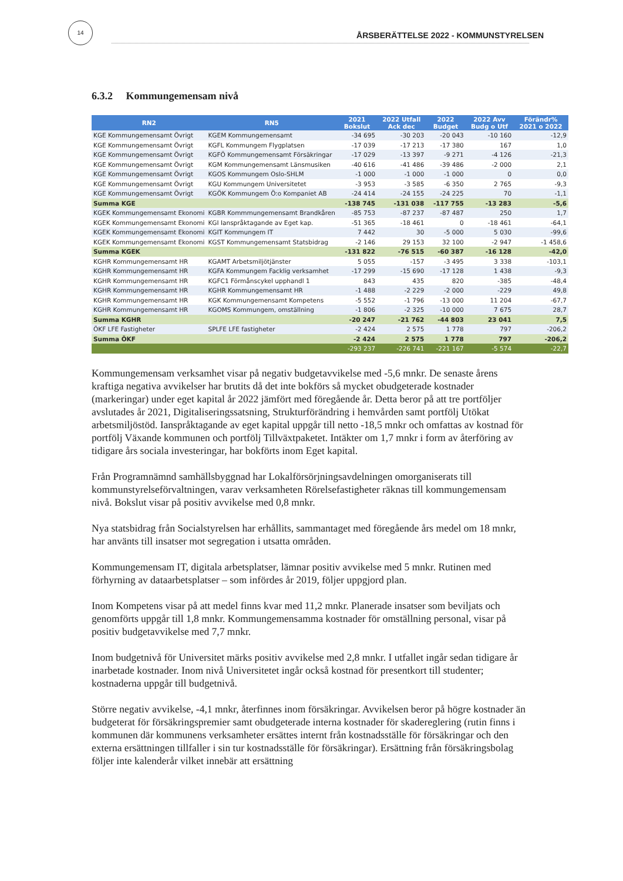14
ÅRSBERÄTTELSE 2022 - KOMMUNSTYRELSEN
6.3.2 Kommungemensam nivå
| RN2 | RN5 | 2021 Bokslut | 2022 Utfall Ack dec | 2022 Budget | 2022 Avv Budg o Utf | Förändr% 2021 o 2022 |
| --- | --- | --- | --- | --- | --- | --- |
| KGE Kommungemensamt Övrigt | KGEM Kommungemensamt | -34 695 | -30 203 | -20 043 | -10 160 | -12,9 |
| KGE Kommungemensamt Övrigt | KGFL Kommungem Flygplatsen | -17 039 | -17 213 | -17 380 | 167 | 1,0 |
| KGE Kommungemensamt Övrigt | KGFÖ Kommungemensamt Försäkringar | -17 029 | -13 397 | -9 271 | -4 126 | -21,3 |
| KGE Kommungemensamt Övrigt | KGM Kommungemensamt Länsmusiken | -40 616 | -41 486 | -39 486 | -2 000 | 2,1 |
| KGE Kommungemensamt Övrigt | KGOS Kommungem Oslo-SHLM | -1 000 | -1 000 | -1 000 | 0 | 0,0 |
| KGE Kommungemensamt Övrigt | KGU Kommungem Universitetet | -3 953 | -3 585 | -6 350 | 2 765 | -9,3 |
| KGE Kommungemensamt Övrigt | KGÖK Kommungem Ö:o Kompaniet AB | -24 414 | -24 155 | -24 225 | 70 | -1,1 |
| Summa KGE | | -138 745 | -131 038 | -117 755 | -13 283 | -5,6 |
| KGEK Kommungemensamt Ekonomi | KGBR Kommmungemensamt Brandkåren | -85 753 | -87 237 | -87 487 | 250 | 1,7 |
| KGEK Kommungemensamt Ekonomi | KGI Ianspråktagande av Eget kap. | -51 365 | -18 461 | 0 | -18 461 | -64,1 |
| KGEK Kommungemensamt Ekonomi | KGIT Kommungem IT | 7 442 | 30 | -5 000 | 5 030 | -99,6 |
| KGEK Kommungemensamt Ekonomi | KGST Kommungemensamt Statsbidrag | -2 146 | 29 153 | 32 100 | -2 947 | -1 458,6 |
| Summa KGEK | | -131 822 | -76 515 | -60 387 | -16 128 | -42,0 |
| KGHR Kommungemensamt HR | KGAMT Arbetsmiljötjänster | 5 055 | -157 | -3 495 | 3 338 | -103,1 |
| KGHR Kommungemensamt HR | KGFA Kommungem Facklig verksamhet | -17 299 | -15 690 | -17 128 | 1 438 | -9,3 |
| KGHR Kommungemensamt HR | KGFC1 Förmånscykel upphandl 1 | 843 | 435 | 820 | -385 | -48,4 |
| KGHR Kommungemensamt HR | KGHR Kommungemensamt HR | -1 488 | -2 229 | -2 000 | -229 | 49,8 |
| KGHR Kommungemensamt HR | KGK Kommungemensamt Kompetens | -5 552 | -1 796 | -13 000 | 11 204 | -67,7 |
| KGHR Kommungemensamt HR | KGOMS Kommungem, omställning | -1 806 | -2 325 | -10 000 | 7 675 | 28,7 |
| Summa KGHR | | -20 247 | -21 762 | -44 803 | 23 041 | 7,5 |
| ÖKF LFE Fastigheter | SPLFE LFE fastigheter | -2 424 | 2 575 | 1 778 | 797 | -206,2 |
| Summa ÖKF | | -2 424 | 2 575 | 1 778 | 797 | -206,2 |
| | | -293 237 | -226 741 | -221 167 | -5 574 | -22,7 |
Kommungemensam verksamhet visar på negativ budgetavvikelse med -5,6 mnkr. De senaste årens kraftiga negativa avvikelser har brutits då det inte bokförs så mycket obudgeterade kostnader (markeringar) under eget kapital år 2022 jämfört med föregående år. Detta beror på att tre portföljer avslutades år 2021, Digitaliseringssatsning, Strukturförändring i hemvården samt portfölj Utökat arbetsmiljöstöd. Ianspråktagande av eget kapital uppgår till netto -18,5 mnkr och omfattas av kostnad för portfölj Växande kommunen och portfölj Tillväxtpaketet. Intäkter om 1,7 mnkr i form av återföring av tidigare års sociala investeringar, har bokförts inom Eget kapital.
Från Programnämnd samhällsbyggnad har Lokalförsörjningsavdelningen omorganiserats till kommunstyrelseförvaltningen, varav verksamheten Rörelsefastigheter räknas till kommungemensam nivå. Bokslut visar på positiv avvikelse med 0,8 mnkr.
Nya statsbidrag från Socialstyrelsen har erhållits, sammantaget med föregående års medel om 18 mnkr, har använts till insatser mot segregation i utsatta områden.
Kommungemensam IT, digitala arbetsplatser, lämnar positiv avvikelse med 5 mnkr. Rutinen med förhyrning av dataarbetsplatser – som infördes år 2019, följer uppgjord plan.
Inom Kompetens visar på att medel finns kvar med 11,2 mnkr. Planerade insatser som beviljats och genomförts uppgår till 1,8 mnkr. Kommungemensamma kostnader för omställning personal, visar på positiv budgetavvikelse med 7,7 mnkr.
Inom budgetnivå för Universitet märks positiv avvikelse med 2,8 mnkr. I utfallet ingår sedan tidigare år inarbetade kostnader. Inom nivå Universitetet ingår också kostnad för presentkort till studenter; kostnaderna uppgår till budgetnivå.
Större negativ avvikelse, -4,1 mnkr, återfinnes inom försäkringar. Avvikelsen beror på högre kostnader än budgeterat för försäkringspremier samt obudgeterade interna kostnader för skadereglering (rutin finns i kommunen där kommunens verksamheter ersättes internt från kostnadsställe för försäkringar och den externa ersättningen tillfaller i sin tur kostnadsställe för försäkringar). Ersättning från försäkringsbolag följer inte kalenderår vilket innebär att ersättning